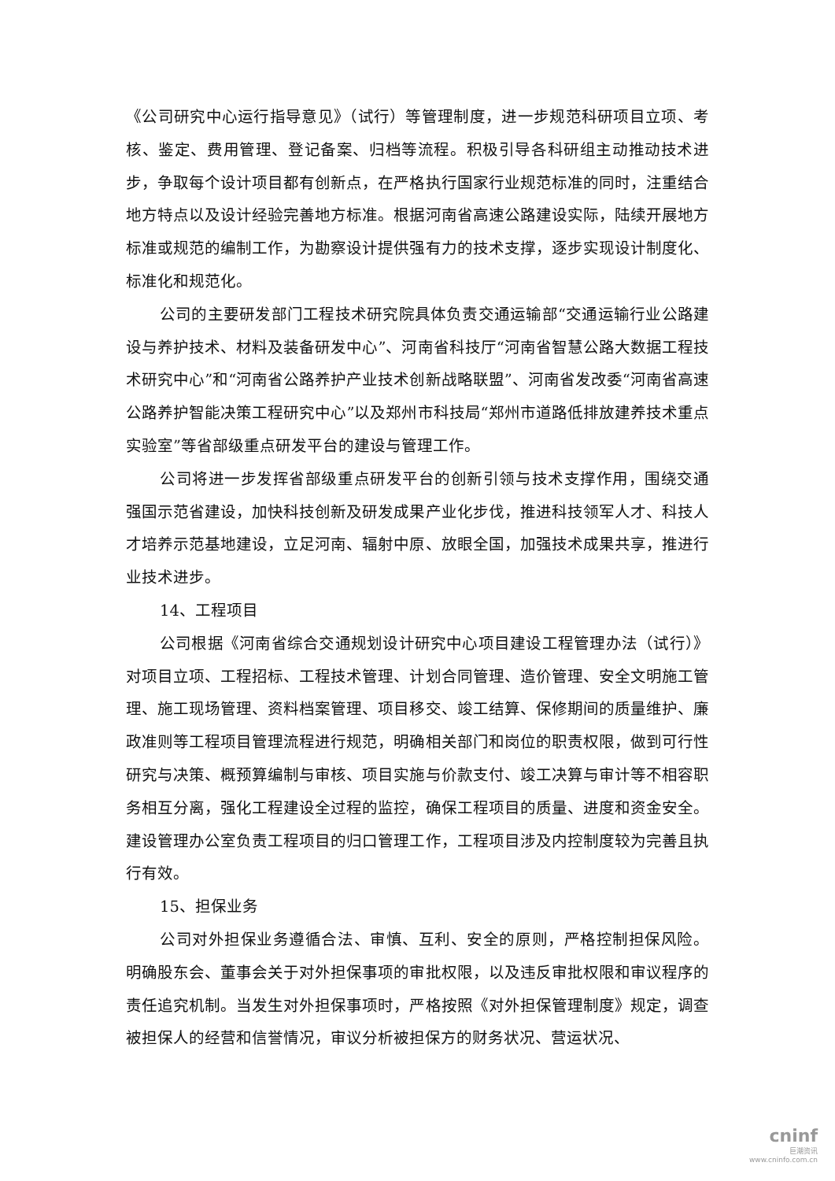《公司研究中心运行指导意见》（试行）等管理制度，进一步规范科研项目立项、考核、鉴定、费用管理、登记备案、归档等流程。积极引导各科研组主动推动技术进步，争取每个设计项目都有创新点，在严格执行国家行业规范标准的同时，注重结合地方特点以及设计经验完善地方标准。根据河南省高速公路建设实际，陆续开展地方标准或规范的编制工作，为勘察设计提供强有力的技术支撑，逐步实现设计制度化、标准化和规范化。
公司的主要研发部门工程技术研究院具体负责交通运输部“交通运输行业公路建设与养护技术、材料及装备研发中心”、河南省科技厅“河南省智慧公路大数据工程技术研究中心”和“河南省公路养护产业技术创新战略联盟”、河南省发改委“河南省高速公路养护智能决策工程研究中心”以及郑州市科技局“郑州市道路低排放建养技术重点实验室”等省部级重点研发平台的建设与管理工作。
公司将进一步发挥省部级重点研发平台的创新引领与技术支撑作用，围绕交通强国示范省建设，加快科技创新及研发成果产业化步伐，推进科技领军人才、科技人才培养示范基地建设，立足河南、辐射中原、放眼全国，加强技术成果共享，推进行业技术进步。
14、工程项目
公司根据《河南省综合交通规划设计研究中心项目建设工程管理办法（试行）》对项目立项、工程招标、工程技术管理、计划合同管理、造价管理、安全文明施工管理、施工现场管理、资料档案管理、项目移交、竣工结算、保修期间的质量维护、廉政准则等工程项目管理流程进行规范，明确相关部门和岗位的职责权限，做到可行性研究与决策、概预算编制与审核、项目实施与价款支付、竣工决算与审计等不相容职务相互分离，强化工程建设全过程的监控，确保工程项目的质量、进度和资金安全。建设管理办公室负责工程项目的归口管理工作，工程项目涉及内控制度较为完善且执行有效。
15、担保业务
公司对外担保业务遵循合法、审慎、互利、安全的原则，严格控制担保风险。明确股东会、董事会关于对外担保事项的审批权限，以及违反审批权限和审议程序的责任追究机制。当发生对外担保事项时，严格按照《对外担保管理制度》规定，调查被担保人的经营和信誉情况，审议分析被担保方的财务状况、营运状况、
cninf
巨潮资讯
www.cninfo.com.cn